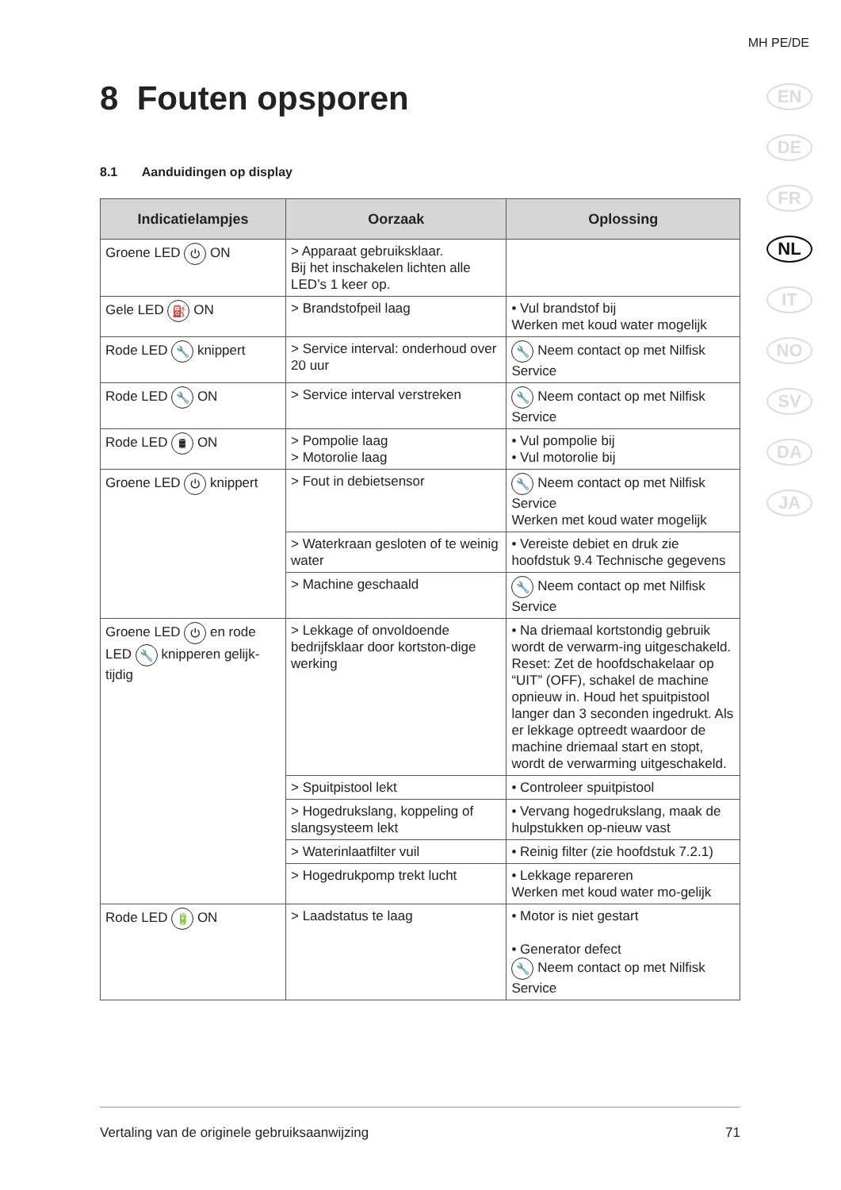MH PE/DE
EN
DE
FR
NL
IT
NO
SV
DA
JA
8 Fouten opsporen
8.1 Aanduidingen op display
| Indicatielampjes | Oorzaak | Oplossing |
| --- | --- | --- |
| Groene LED ⏻ ON | > Apparaat gebruiksklaar. Bij het inschakelen lichten alle LED’s 1 keer op. | |
| Gele LED ⛽ ON | > Brandstofpeil laag | • Vul brandstof bij Werken met koud water mogelijk |
| Rode LED 🔧 knippert | > Service interval: onderhoud over 20 uur | 🔧 Neem contact op met Nilfisk Service |
| Rode LED 🔧 ON | > Service interval verstreken | 🔧 Neem contact op met Nilfisk Service |
| Rode LED 🛢 ON | > Pompolie laag > Motorolie laag | • Vul pompolie bij • Vul motorolie bij |
| Groene LED ⏻ knippert | > Fout in debietsensor | 🔧 Neem contact op met Nilfisk Service Werken met koud water mogelijk |
| | > Waterkraan gesloten of te weinig water | • Vereiste debiet en druk zie hoofdstuk 9.4 Technische gegevens |
| | > Machine geschaald | 🔧 Neem contact op met Nilfisk Service |
| Groene LED ⏻ en rode LED 🔧 knipperen gelijk-tijdig | > Lekkage of onvoldoende bedrijfsklaar door kortston-dige werking | • Na driemaal kortstondig gebruik wordt de verwarm-ing uitgeschakeld. Reset: Zet de hoofdschakelaar op “UIT” (OFF), schakel de machine opnieuw in. Houd het spuitpistool langer dan 3 seconden ingedrukt. Als er lekkage optreedt waardoor de machine driemaal start en stopt, wordt de verwarming uitgeschakeld. |
| | > Spuitpistool lekt | • Controleer spuitpistool |
| | > Hogedrukslang, koppeling of slangsysteem lekt | • Vervang hogedrukslang, maak de hulpstukken op-nieuw vast |
| | > Waterinlaatfilter vuil | • Reinig filter (zie hoofdstuk 7.2.1) |
| | > Hogedrukpomp trekt lucht | • Lekkage repareren Werken met koud water mo-gelijk |
| Rode LED 🔋 ON | > Laadstatus te laag | • Motor is niet gestart • Generator defect 🔧 Neem contact op met Nilfisk Service |
Vertaling van de originele gebruiksaanwijzing 71